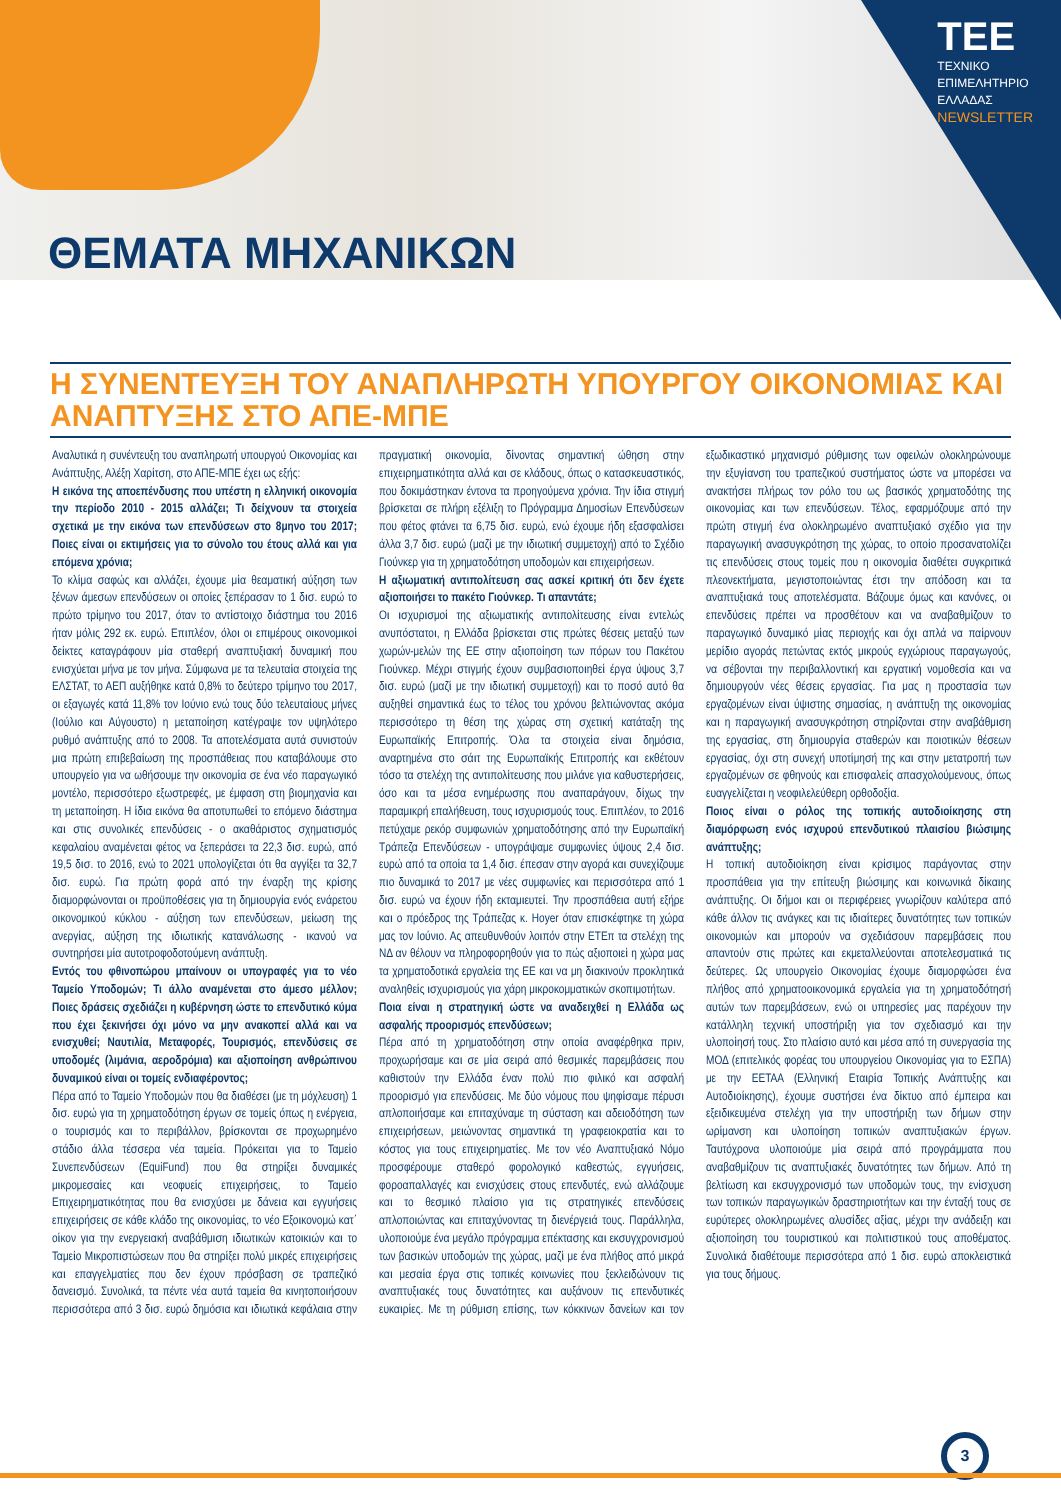TEE
ΤΕΧΝΙΚΟ
ΕΠΙΜΕΛΗΤΗΡΙΟ
ΕΛΛΑΔΑΣ
NEWSLETTER
ΘΕΜΑΤΑ ΜΗΧΑΝΙΚΩΝ
Η ΣΥΝΕΝΤΕΥΞΗ ΤΟΥ ΑΝΑΠΛΗΡΩΤΗ ΥΠΟΥΡΓΟΥ ΟΙΚΟΝΟΜΙΑΣ ΚΑΙ ΑΝΑΠΤΥΞΗΣ ΣΤΟ ΑΠΕ-ΜΠΕ
Αναλυτικά η συνέντευξη του αναπληρωτή υπουργού Οικονομίας και Ανάπτυξης, Αλέξη Χαρίτση, στο ΑΠΕ-ΜΠΕ έχει ως εξής:
Η εικόνα της αποεπένδυσης που υπέστη η ελληνική οικονομία την περίοδο 2010 - 2015 αλλάζει; Τι δείχνουν τα στοιχεία σχετικά με την εικόνα των επενδύσεων στο 8μηνο του 2017; Ποιες είναι οι εκτιμήσεις για το σύνολο του έτους αλλά και για επόμενα χρόνια;
Το κλίμα σαφώς και αλλάζει, έχουμε μία θεαματική αύξηση των ξένων άμεσων επενδύσεων οι οποίες ξεπέρασαν το 1 δισ. ευρώ το πρώτο τρίμηνο του 2017, όταν το αντίστοιχο διάστημα του 2016 ήταν μόλις 292 εκ. ευρώ. Επιπλέον, όλοι οι επιμέρους οικονομικοί δείκτες καταγράφουν μία σταθερή αναπτυξιακή δυναμική που ενισχύεται μήνα με τον μήνα. Σύμφωνα με τα τελευταία στοιχεία της ΕΛΣΤΑΤ, το ΑΕΠ αυξήθηκε κατά 0,8% το δεύτερο τρίμηνο του 2017, οι εξαγωγές κατά 11,8% τον Ιούνιο ενώ τους δύο τελευταίους μήνες (Ιούλιο και Αύγουστο) η μεταποίηση κατέγραψε τον υψηλότερο ρυθμό ανάπτυξης από το 2008. Τα αποτελέσματα αυτά συνιστούν μια πρώτη επιβεβαίωση της προσπάθειας που καταβάλουμε στο υπουργείο για να ωθήσουμε την οικονομία σε ένα νέο παραγωγικό μοντέλο, περισσότερο εξωστρεφές, με έμφαση στη βιομηχανία και τη μεταποίηση. Η ίδια εικόνα θα αποτυπωθεί το επόμενο διάστημα και στις συνολικές επενδύσεις - ο ακαθάριστος σχηματισμός κεφαλαίου αναμένεται φέτος να ξεπεράσει τα 22,3 δισ. ευρώ, από 19,5 δισ. το 2016, ενώ το 2021 υπολογίζεται ότι θα αγγίξει τα 32,7 δισ. ευρώ. Για πρώτη φορά από την έναρξη της κρίσης διαμορφώνονται οι προϋποθέσεις για τη δημιουργία ενός ενάρετου οικονομικού κύκλου - αύξηση των επενδύσεων, μείωση της ανεργίας, αύξηση της ιδιωτικής κατανάλωσης - ικανού να συντηρήσει μία αυτοτροφοδοτούμενη ανάπτυξη.
Εντός του φθινοπώρου μπαίνουν οι υπογραφές για το νέο Ταμείο Υποδομών; Τι άλλο αναμένεται στο άμεσο μέλλον; Ποιες δράσεις σχεδιάζει η κυβέρνηση ώστε το επενδυτικό κύμα που έχει ξεκινήσει όχι μόνο να μην ανακοπεί αλλά και να ενισχυθεί; Ναυτιλία, Μεταφορές, Τουρισμός, επενδύσεις σε υποδομές (λιμάνια, αεροδρόμια) και αξιοποίηση ανθρώπινου δυναμικού είναι οι τομείς ενδιαφέροντος;
Πέρα από το Ταμείο Υποδομών που θα διαθέσει (με τη μόχλευση) 1 δισ. ευρώ για τη χρηματοδότηση έργων σε τομείς όπως η ενέργεια, ο τουρισμός και το περιβάλλον, βρίσκονται σε προχωρημένο στάδιο άλλα τέσσερα νέα ταμεία. Πρόκειται για το Ταμείο Συνεπενδύσεων (EquiFund) που θα στηρίξει δυναμικές μικρομεσαίες και νεοφυείς επιχειρήσεις, το Ταμείο Επιχειρηματικότητας που θα ενισχύσει με δάνεια και εγγυήσεις επιχειρήσεις σε κάθε κλάδο της οικονομίας, το νέο Εξοικονομώ κατ΄ οίκον για την ενεργειακή αναβάθμιση ιδιωτικών κατοικιών και το Ταμείο Μικροπιστώσεων που θα στηρίξει πολύ μικρές επιχειρήσεις και επαγγελματίες που δεν έχουν πρόσβαση σε τραπεζικό δανεισμό. Συνολικά, τα πέντε νέα αυτά ταμεία θα κινητοποιήσουν περισσότερα από 3 δισ. ευρώ δημόσια και ιδιωτικά κεφάλαια στην πραγματική οικονομία, δίνοντας σημαντική ώθηση στην επιχειρηματικότητα αλλά και σε κλάδους, όπως ο κατασκευαστικός, που δοκιμάστηκαν έντονα τα προηγούμενα χρόνια. Την ίδια στιγμή βρίσκεται σε πλήρη εξέλιξη το Πρόγραμμα Δημοσίων Επενδύσεων που φέτος φτάνει τα 6,75 δισ. ευρώ, ενώ έχουμε ήδη εξασφαλίσει άλλα 3,7 δισ. ευρώ (μαζί με την ιδιωτική συμμετοχή) από το Σχέδιο Γιούνκερ για τη χρηματοδότηση υποδομών και επιχειρήσεων.
Η αξιωματική αντιπολίτευση σας ασκεί κριτική ότι δεν έχετε αξιοποιήσει το πακέτο Γιούνκερ. Τι απαντάτε;
Οι ισχυρισμοί της αξιωματικής αντιπολίτευσης είναι εντελώς ανυπόστατοι, η Ελλάδα βρίσκεται στις πρώτες θέσεις μεταξύ των χωρών-μελών της ΕΕ στην αξιοποίηση των πόρων του Πακέτου Γιούνκερ. Μέχρι στιγμής έχουν συμβασιοποιηθεί έργα ύψους 3,7 δισ. ευρώ (μαζί με την ιδιωτική συμμετοχή) και το ποσό αυτό θα αυξηθεί σημαντικά έως το τέλος του χρόνου βελτιώνοντας ακόμα περισσότερο τη θέση της χώρας στη σχετική κατάταξη της Ευρωπαϊκής Επιτροπής. Όλα τα στοιχεία είναι δημόσια, αναρτημένα στο σάιτ της Ευρωπαϊκής Επιτροπής και εκθέτουν τόσο τα στελέχη της αντιπολίτευσης που μιλάνε για καθυστερήσεις, όσο και τα μέσα ενημέρωσης που αναπαράγουν, δίχως την παραμικρή επαλήθευση, τους ισχυρισμούς τους. Επιπλέον, το 2016 πετύχαμε ρεκόρ συμφωνιών χρηματοδότησης από την Ευρωπαϊκή Τράπεζα Επενδύσεων - υπογράψαμε συμφωνίες ύψους 2,4 δισ. ευρώ από τα οποία τα 1,4 δισ. έπεσαν στην αγορά και συνεχίζουμε πιο δυναμικά το 2017 με νέες συμφωνίες και περισσότερα από 1 δισ. ευρώ να έχουν ήδη εκταμιευτεί. Την προσπάθεια αυτή εξήρε και ο πρόεδρος της Τράπεζας κ. Hoyer όταν επισκέφτηκε τη χώρα μας τον Ιούνιο. Ας απευθυνθούν λοιπόν στην ΕΤΕπ τα στελέχη της ΝΔ αν θέλουν να πληροφορηθούν για το πώς αξιοποιεί η χώρα μας τα χρηματοδοτικά εργαλεία της ΕΕ και να μη διακινούν προκλητικά αναληθείς ισχυρισμούς για χάρη μικροκομματικών σκοπιμοτήτων.
Ποια είναι η στρατηγική ώστε να αναδειχθεί η Ελλάδα ως ασφαλής προορισμός επενδύσεων;
Πέρα από τη χρηματοδότηση στην οποία αναφέρθηκα πριν, προχωρήσαμε και σε μία σειρά από θεσμικές παρεμβάσεις που καθιστούν την Ελλάδα έναν πολύ πιο φιλικό και ασφαλή προορισμό για επενδύσεις. Με δύο νόμους που ψηφίσαμε πέρυσι απλοποιήσαμε και επιταχύναμε τη σύσταση και αδειοδότηση των επιχειρήσεων, μειώνοντας σημαντικά τη γραφειοκρατία και το κόστος για τους επιχειρηματίες. Με τον νέο Αναπτυξιακό Νόμο προσφέρουμε σταθερό φορολογικό καθεστώς, εγγυήσεις, φοροαπαλλαγές και ενισχύσεις στους επενδυτές, ενώ αλλάζουμε και το θεσμικό πλαίσιο για τις στρατηγικές επενδύσεις απλοποιώντας και επιταχύνοντας τη διενέργειά τους. Παράλληλα, υλοποιούμε ένα μεγάλο πρόγραμμα επέκτασης και εκσυγχρονισμού των βασικών υποδομών της χώρας, μαζί με ένα πλήθος από μικρά και μεσαία έργα στις τοπικές κοινωνίες που ξεκλειδώνουν τις αναπτυξιακές τους δυνατότητες και αυξάνουν τις επενδυτικές ευκαιρίες. Με τη ρύθμιση επίσης, των κόκκινων δανείων και τον εξωδικαστικό μηχανισμό ρύθμισης των οφειλών ολοκληρώνουμε την εξυγίανση του τραπεζικού συστήματος ώστε να μπορέσει να ανακτήσει πλήρως τον ρόλο του ως βασικός χρηματοδότης της οικονομίας και των επενδύσεων. Τέλος, εφαρμόζουμε από την πρώτη στιγμή ένα ολοκληρωμένο αναπτυξιακό σχέδιο για την παραγωγική ανασυγκρότηση της χώρας, το οποίο προσανατολίζει τις επενδύσεις στους τομείς που η οικονομία διαθέτει συγκριτικά πλεονεκτήματα, μεγιστοποιώντας έτσι την απόδοση και τα αναπτυξιακά τους αποτελέσματα. Βάζουμε όμως και κανόνες, οι επενδύσεις πρέπει να προσθέτουν και να αναβαθμίζουν το παραγωγικό δυναμικό μίας περιοχής και όχι απλά να παίρνουν μερίδιο αγοράς πετώντας εκτός μικρούς εγχώριους παραγωγούς, να σέβονται την περιβαλλοντική και εργατική νομοθεσία και να δημιουργούν νέες θέσεις εργασίας. Για μας η προστασία των εργαζομένων είναι ύψιστης σημασίας, η ανάπτυξη της οικονομίας και η παραγωγική ανασυγκρότηση στηρίζονται στην αναβάθμιση της εργασίας, στη δημιουργία σταθερών και ποιοτικών θέσεων εργασίας, όχι στη συνεχή υποτίμησή της και στην μετατροπή των εργαζομένων σε φθηνούς και επισφαλείς απασχολούμενους, όπως ευαγγελίζεται η νεοφιλελεύθερη ορθοδοξία.
Ποιος είναι ο ρόλος της τοπικής αυτοδιοίκησης στη διαμόρφωση ενός ισχυρού επενδυτικού πλαισίου βιώσιμης ανάπτυξης;
Η τοπική αυτοδιοίκηση είναι κρίσιμος παράγοντας στην προσπάθεια για την επίτευξη βιώσιμης και κοινωνικά δίκαιης ανάπτυξης. Οι δήμοι και οι περιφέρειες γνωρίζουν καλύτερα από κάθε άλλον τις ανάγκες και τις ιδιαίτερες δυνατότητες των τοπικών οικονομιών και μπορούν να σχεδιάσουν παρεμβάσεις που απαντούν στις πρώτες και εκμεταλλεύονται αποτελεσματικά τις δεύτερες. Ως υπουργείο Οικονομίας έχουμε διαμορφώσει ένα πλήθος από χρηματοοικονομικά εργαλεία για τη χρηματοδότησή αυτών των παρεμβάσεων, ενώ οι υπηρεσίες μας παρέχουν την κατάλληλη τεχνική υποστήριξη για τον σχεδιασμό και την υλοποίησή τους. Στο πλαίσιο αυτό και μέσα από τη συνεργασία της ΜΟΔ (επιτελικός φορέας του υπουργείου Οικονομίας για το ΕΣΠΑ) με την ΕΕΤΑΑ (Ελληνική Εταιρία Τοπικής Ανάπτυξης και Αυτοδιοίκησης), έχουμε συστήσει ένα δίκτυο από έμπειρα και εξειδικευμένα στελέχη για την υποστήριξη των δήμων στην ωρίμανση και υλοποίηση τοπικών αναπτυξιακών έργων. Ταυτόχρονα υλοποιούμε μία σειρά από προγράμματα που αναβαθμίζουν τις αναπτυξιακές δυνατότητες των δήμων. Από τη βελτίωση και εκσυγχρονισμό των υποδομών τους, την ενίσχυση των τοπικών παραγωγικών δραστηριοτήτων και την ένταξή τους σε ευρύτερες ολοκληρωμένες αλυσίδες αξίας, μέχρι την ανάδειξη και αξιοποίηση του τουριστικού και πολιτιστικού τους αποθέματος. Συνολικά διαθέτουμε περισσότερα από 1 δισ. ευρώ αποκλειστικά για τους δήμους.
3